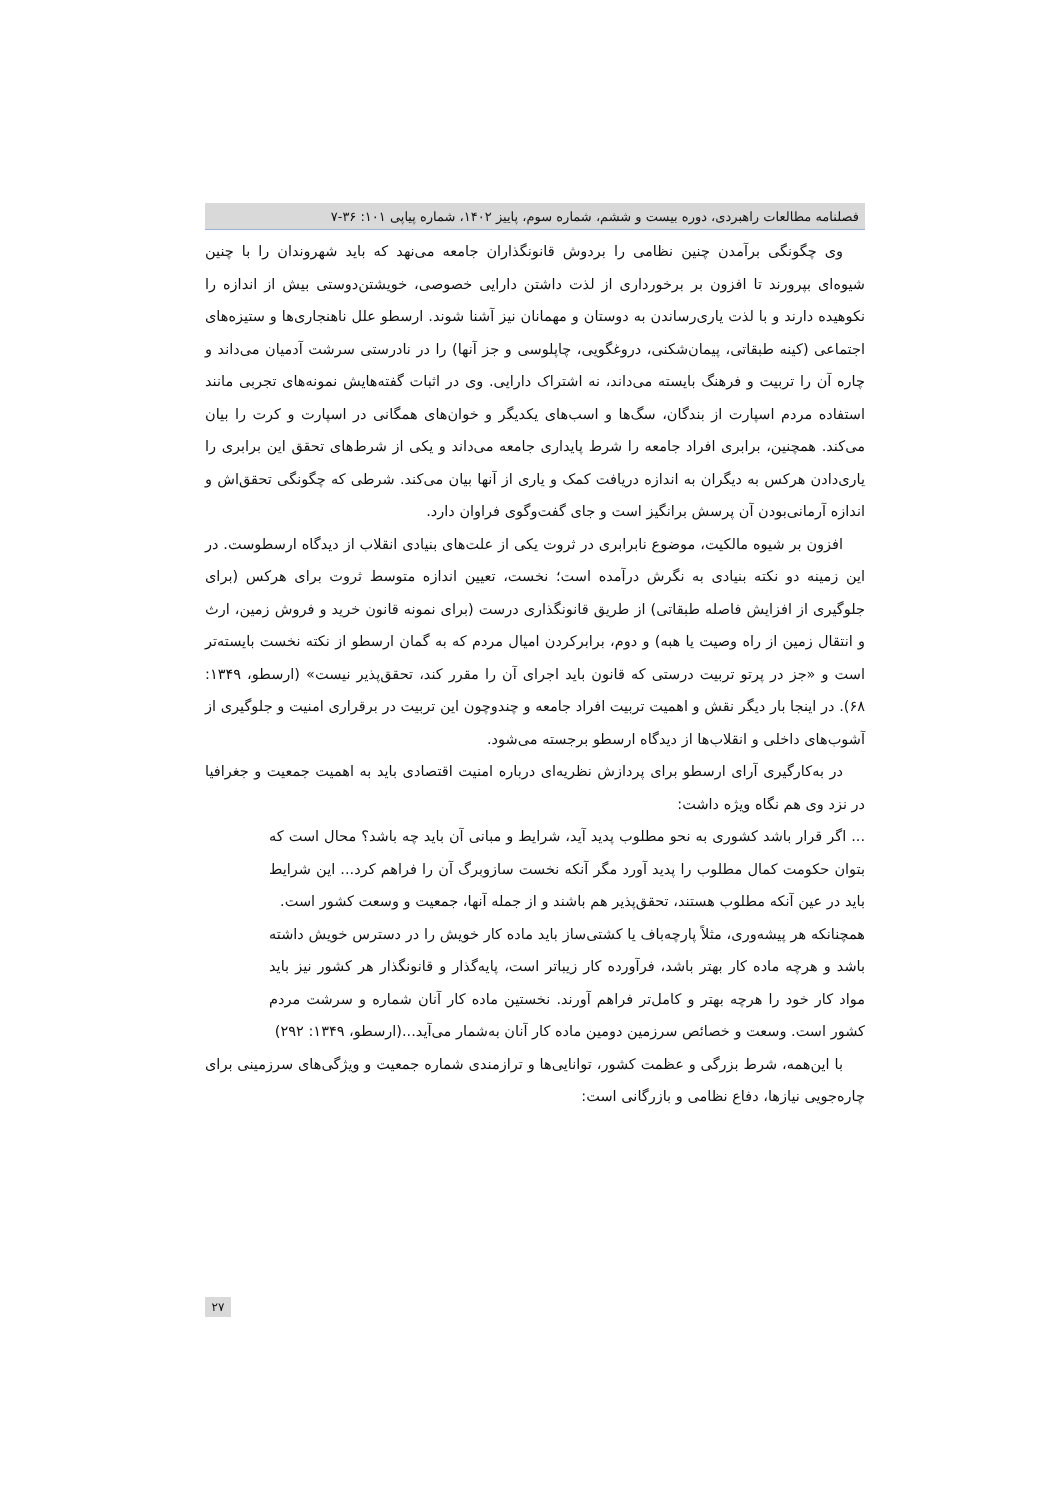فصلنامه مطالعات راهبردی، دوره بیست و ششم، شماره سوم، پاییز ۱۴۰۲، شماره پیاپی ۱۰۱: ۳۶-۷
وی چگونگی برآمدن چنین نظامی را بردوش قانونگذاران جامعه می‌نهد که باید شهروندان را با چنین شیوه‌ای بپرورند تا افزون بر برخورداری از لذت داشتن دارایی خصوصی، خویشتن‌دوستی بیش از اندازه را نکوهیده دارند و با لذت یاری‌رساندن به دوستان و مهمانان نیز آشنا شوند. ارسطو علل ناهنجاری‌ها و ستیزه‌های اجتماعی (کینه طبقاتی، پیمان‌شکنی، دروغگویی، چاپلوسی و جز آنها) را در نادرستی سرشت آدمیان می‌داند و چاره آن را تربیت و فرهنگ بایسته می‌داند، نه اشتراک دارایی. وی در اثبات گفته‌هایش نمونه‌های تجربی مانند استفاده مردم اسپارت از بندگان، سگ‌ها و اسب‌های یکدیگر و خوان‌های همگانی در اسپارت و کرت را بیان می‌کند. همچنین، برابری افراد جامعه را شرط پایداری جامعه می‌داند و یکی از شرط‌های تحقق این برابری را یاری‌دادن هرکس به دیگران به اندازه دریافت کمک و یاری از آنها بیان می‌کند. شرطی که چگونگی تحقق‌اش و اندازه آرمانی‌بودن آن پرسش برانگیز است و جای گفت‌وگوی فراوان دارد.
افزون بر شیوه مالکیت، موضوع نابرابری در ثروت یکی از علت‌های بنیادی انقلاب از دیدگاه ارسطوست. در این زمینه دو نکته بنیادی به نگرش درآمده است؛ نخست، تعیین اندازه متوسط ثروت برای هرکس (برای جلوگیری از افزایش فاصله طبقاتی) از طریق قانونگذاری درست (برای نمونه قانون خرید و فروش زمین، ارث و انتقال زمین از راه وصیت یا هبه) و دوم، برابرکردن امیال مردم که به گمان ارسطو از نکته نخست بایسته‌تر است و «جز در پرتو تربیت درستی که قانون باید اجرای آن را مقرر کند، تحقق‌پذیر نیست» (ارسطو، ۱۳۴۹: ۶۸). در اینجا بار دیگر نقش و اهمیت تربیت افراد جامعه و چندوچون این تربیت در برقراری امنیت و جلوگیری از آشوب‌های داخلی و انقلاب‌ها از دیدگاه ارسطو برجسته می‌شود.
در به‌کارگیری آرای ارسطو برای پردازش نظریه‌ای درباره امنیت اقتصادی باید به اهمیت جمعیت و جغرافیا در نزد وی هم نگاه ویژه داشت:
... اگر قرار باشد کشوری به نحو مطلوب پدید آید، شرایط و مبانی آن باید چه باشد؟ محال است که بتوان حکومت کمال مطلوب را پدید آورد مگر آنکه نخست سازوبرگ آن را فراهم کرد... این شرایط باید در عین آنکه مطلوب هستند، تحقق‌پذیر هم باشند و از جمله آنها، جمعیت و وسعت کشور است.
همچنانکه هر پیشه‌وری، مثلاً پارچه‌باف یا کشتی‌ساز باید ماده کار خویش را در دسترس خویش داشته باشد و هرچه ماده کار بهتر باشد، فرآورده کار زیباتر است، پایه‌گذار و قانونگذار هر کشور نیز باید مواد کار خود را هرچه بهتر و کامل‌تر فراهم آورند. نخستین ماده کار آنان شماره و سرشت مردم کشور است. وسعت و خصائص سرزمین دومین ماده کار آنان به‌شمار می‌آید...(ارسطو، ۱۳۴۹: ۲۹۲)
با این‌همه، شرط بزرگی و عظمت کشور، توانایی‌ها و ترازمندی شماره جمعیت و ویژگی‌های سرزمینی برای چاره‌جویی نیازها، دفاع نظامی و بازرگانی است:
۲۷